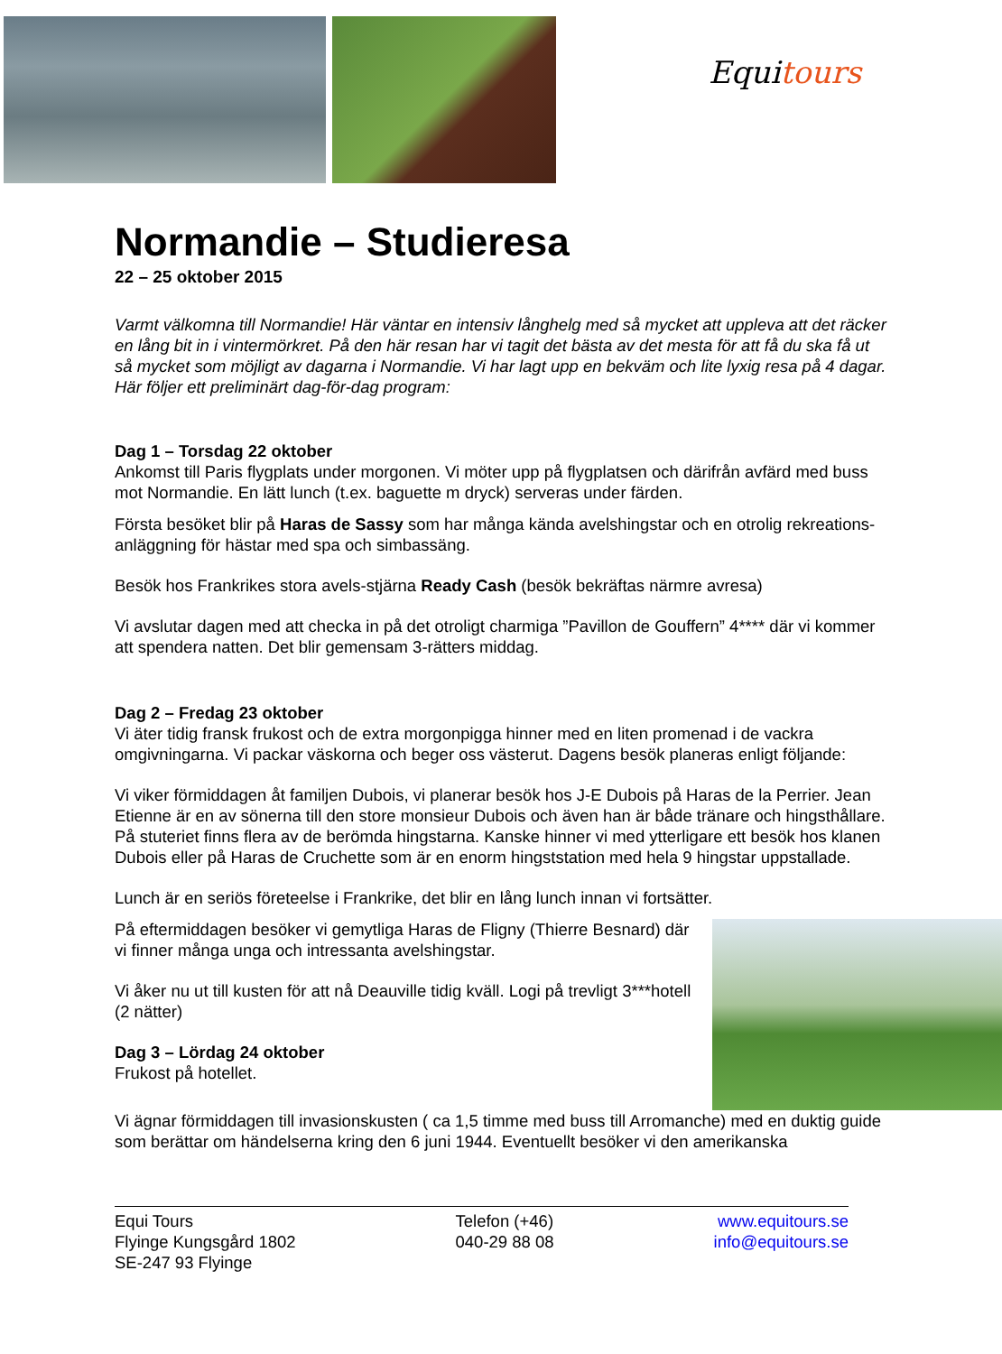Equitours
Normandie – Studieresa
22 – 25 oktober 2015
Varmt välkomna till Normandie! Här väntar en intensiv långhelg med så mycket att uppleva att det räcker en lång bit in i vintermörkret. På den här resan har vi tagit det bästa av det mesta för att få du ska få ut så mycket som möjligt av dagarna i Normandie. Vi har lagt upp en bekväm och lite lyxig resa på 4 dagar. Här följer ett preliminärt dag-för-dag program:
Dag 1 – Torsdag 22 oktober
Ankomst till Paris flygplats under morgonen. Vi möter upp på flygplatsen och därifrån avfärd med buss mot Normandie. En lätt lunch (t.ex. baguette m dryck) serveras under färden.
Första besöket blir på Haras de Sassy som har många kända avelshingstar och en otrolig rekreations-anläggning för hästar med spa och simbassäng.
Besök hos Frankrikes stora avels-stjärna Ready Cash (besök bekräftas närmre avresa)
Vi avslutar dagen med att checka in på det otroligt charmiga ”Pavillon de Gouffern” 4**** där vi kommer att spendera natten. Det blir gemensam 3-rätters middag.
Dag 2 – Fredag 23 oktober
Vi äter tidig fransk frukost och de extra morgonpigga hinner med en liten promenad i de vackra omgivningarna. Vi packar väskorna och beger oss västerut. Dagens besök planeras enligt följande:
Vi viker förmiddagen åt familjen Dubois, vi planerar besök hos J-E Dubois på Haras de la Perrier. Jean Etienne är en av sönerna till den store monsieur Dubois och även han är både tränare och hingsthållare. På stuteriet finns flera av de berömda hingstarna. Kanske hinner vi med ytterligare ett besök hos klanen Dubois eller på Haras de Cruchette som är en enorm hingststation med hela 9 hingstar uppstallade.
Lunch är en seriös företeelse i Frankrike, det blir en lång lunch innan vi fortsätter.
På eftermiddagen besöker vi gemytliga Haras de Fligny (Thierre Besnard) där vi finner många unga och intressanta avelshingstar.
Vi åker nu ut till kusten för att nå Deauville tidig kväll. Logi på trevligt 3***hotell (2 nätter)
Dag 3 – Lördag 24 oktober
Frukost på hotellet.
Vi ägnar förmiddagen till invasionskusten ( ca 1,5 timme med buss till Arromanche) med en duktig guide som berättar om händelserna kring den 6 juni 1944. Eventuellt besöker vi den amerikanska
Equi Tours
Flyinge Kungsgård 1802
SE-247 93 Flyinge
Telefon (+46)
040-29 88 08
www.equitours.se
info@equitours.se